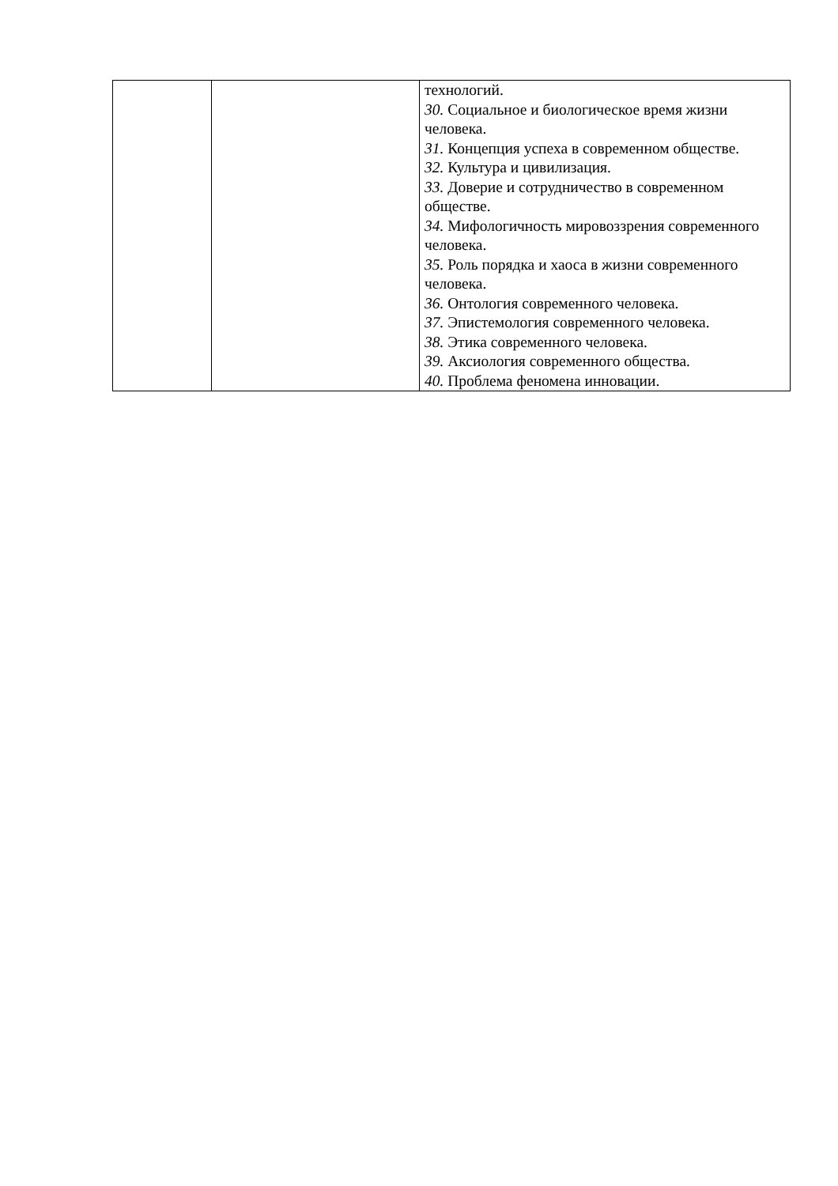| | | технологий. 30. Социальное и биологическое время жизни человека. 31. Концепция успеха в современном обществе. 32. Культура и цивилизация. 33. Доверие и сотрудничество в современном обществе. 34. Мифологичность мировоззрения современного человека. 35. Роль порядка и хаоса в жизни современного человека. 36. Онтология современного человека. 37. Эпистемология современного человека. 38. Этика современного человека. 39. Аксиология современного общества. 40. Проблема феномена инновации. |